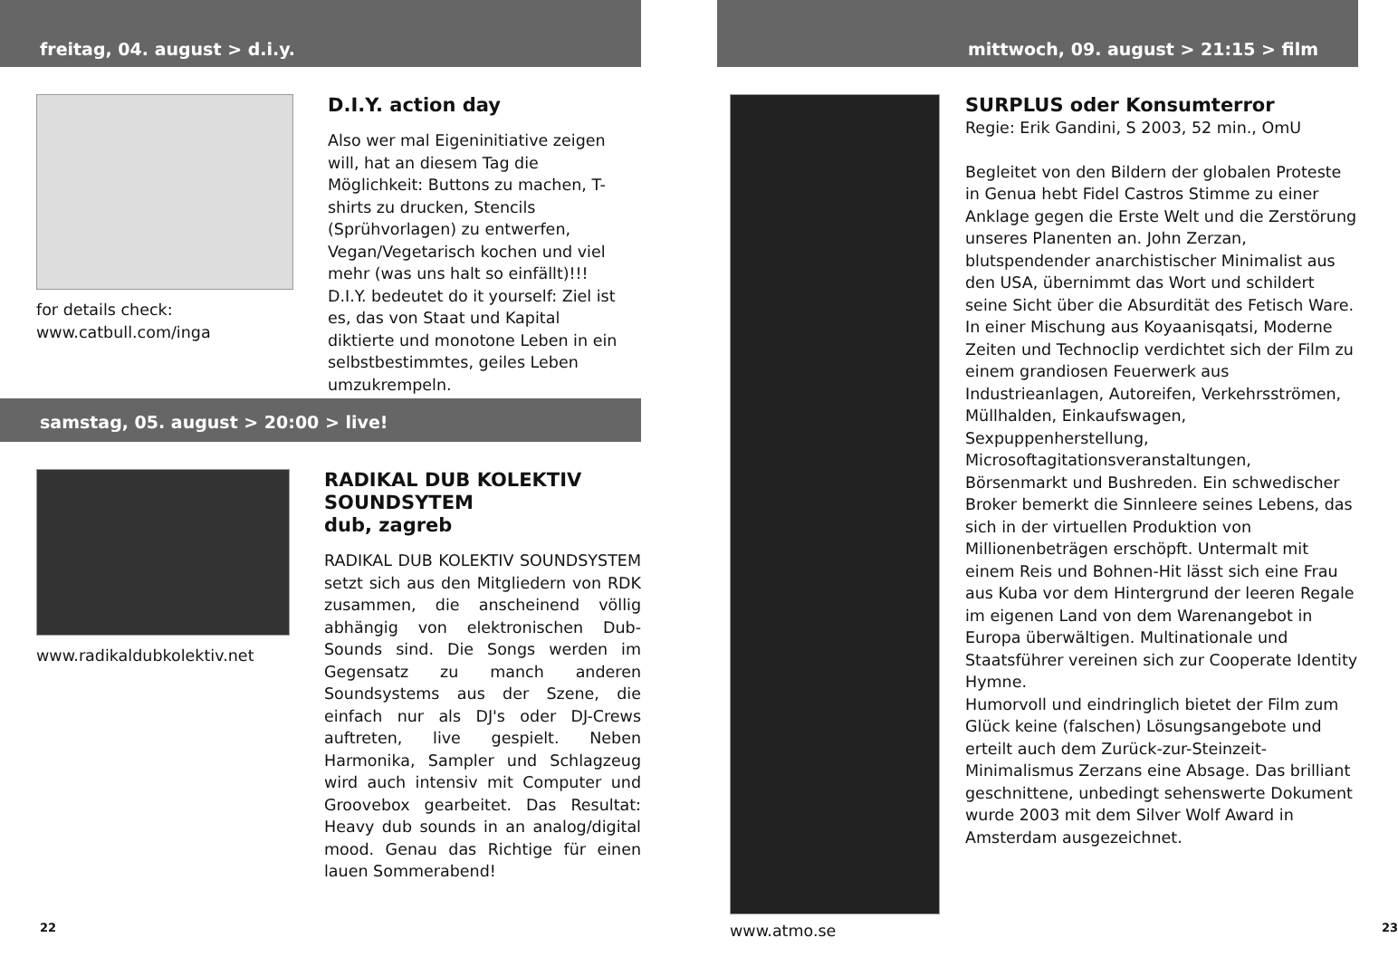freitag, 04. august > d.i.y.
for details check:
www.catbull.com/inga
D.I.Y. action day
Also wer mal Eigeninitiative zeigen will, hat an diesem Tag die Möglichkeit: Buttons zu machen, T-shirts zu drucken, Stencils (Sprühvorlagen) zu entwerfen, Vegan/Vegetarisch kochen und viel mehr (was uns halt so einfällt)!!! D.I.Y. bedeutet do it yourself: Ziel ist es, das von Staat und Kapital diktierte und monotone Leben in ein selbstbestimmtes, geiles Leben umzukrempeln.
samstag, 05. august > 20:00 > live!
www.radikaldubkolektiv.net
RADIKAL DUB KOLEKTIV SOUNDSYTEM
dub, zagreb
RADIKAL DUB KOLEKTIV SOUNDSYSTEM setzt sich aus den Mitgliedern von RDK zusammen, die anscheinend völlig abhängig von elektronischen Dub-Sounds sind. Die Songs werden im Gegensatz zu manch anderen Soundsystems aus der Szene, die einfach nur als DJ's oder DJ-Crews auftreten, live gespielt. Neben Harmonika, Sampler und Schlagzeug wird auch intensiv mit Computer und Groovebox gearbeitet. Das Resultat: Heavy dub sounds in an analog/digital mood. Genau das Richtige für einen lauen Sommerabend!
22
mittwoch, 09. august > 21:15 > film
www.atmo.se
SURPLUS oder Konsumterror
Regie: Erik Gandini, S 2003, 52 min., OmU
Begleitet von den Bildern der globalen Proteste in Genua hebt Fidel Castros Stimme zu einer Anklage gegen die Erste Welt und die Zerstörung unseres Planenten an. John Zerzan, blutspendender anarchistischer Minimalist aus den USA, übernimmt das Wort und schildert seine Sicht über die Absurdität des Fetisch Ware. In einer Mischung aus Koyaanisqatsi, Moderne Zeiten und Technoclip verdichtet sich der Film zu einem grandiosen Feuerwerk aus Industrieanlagen, Autoreifen, Verkehrsströmen, Müllhalden, Einkaufswagen, Sexpuppenherstellung, Microsoftagitationsveranstaltungen, Börsenmarkt und Bushreden. Ein schwedischer Broker bemerkt die Sinnleere seines Lebens, das sich in der virtuellen Produktion von Millionenbeträgen erschöpft. Untermalt mit einem Reis und Bohnen-Hit lässt sich eine Frau aus Kuba vor dem Hintergrund der leeren Regale im eigenen Land von dem Warenangebot in Europa überwältigen. Multinationale und Staatsführer vereinen sich zur Cooperate Identity Hymne.
Humorvoll und eindringlich bietet der Film zum Glück keine (falschen) Lösungsangebote und erteilt auch dem Zurück-zur-Steinzeit-Minimalismus Zerzans eine Absage. Das brilliant geschnittene, unbedingt sehenswerte Dokument wurde 2003 mit dem Silver Wolf Award in Amsterdam ausgezeichnet.
23